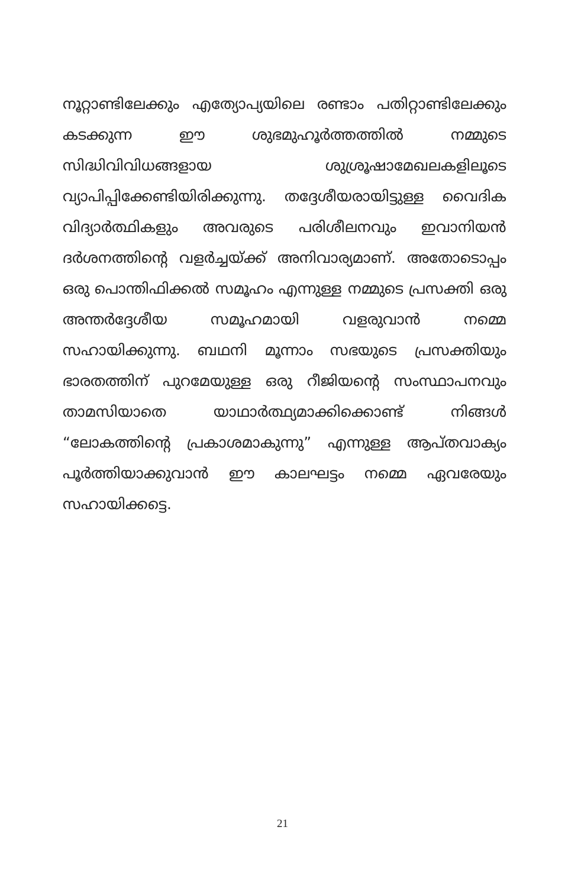നൂറ്റാണ്ടിലേക്കും എത്യോപ്യയിലെ രണ്ടാം പതിറ്റാണ്ടിലേക്കും കടക്കുന്ന ഈ ശുഭമുഹൂർത്തത്തിൽ നമ്മുടെ സിദ്ധിവിവിധങ്ങളായ ശുശ്രൂഷാമേഖലകളിലൂടെ വ്യാപിപ്പിക്കേണ്ടിയിരിക്കുന്നു. തദ്ദേശീയരായിട്ടുള്ള വൈദിക വിദ്യാർത്ഥികളും അവരുടെ പരിശീലനവും ഇവാനിയൻ ദർശനത്തിന്റെ വളർച്ചയ്ക്ക് അനിവാര്യമാണ്. അതോടൊപ്പം ഒരു പൊന്തിഫിക്കൽ സമൂഹം എന്നുള്ള നമ്മുടെ പ്രസക്തി ഒരു അന്തർദ്ദേശീയ സമൂഹമായി വളരുവാൻ നമ്മെ സഹായിക്കുന്നു. ബഥനി മൂന്നാം സഭയുടെ പ്രസക്തിയും ഭാരതത്തിന് പുറമേയുള്ള ഒരു റീജിയന്റെ സംസ്ഥാപനവും താമസിയാതെ യാഥാർത്ഥ്യമാക്കിക്കൊണ്ട് നിങ്ങൾ “ലോകത്തിന്റെ പ്രകാശമാകുന്നു” എന്നുള്ള ആപ്തവാക്യം പൂർത്തിയാക്കുവാൻ ഈ കാലഘട്ടം നമ്മെ ഏവരേയും സഹായിക്കട്ടെ.
21